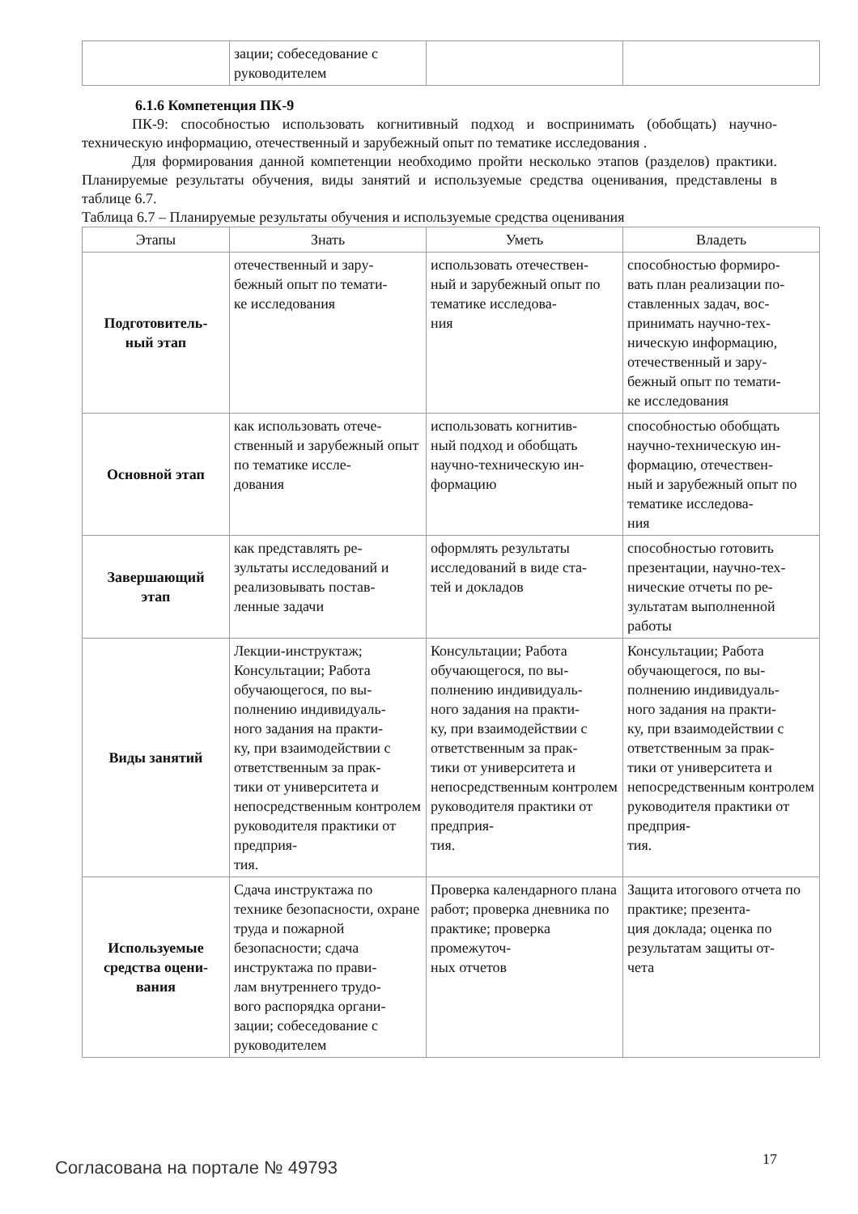| | зации; собеседование с руководителем | | |
6.1.6 Компетенция ПК-9
ПК-9: способностью использовать когнитивный подход и воспринимать (обобщать) научно-техническую информацию, отечественный и зарубежный опыт по тематике исследования .
Для формирования данной компетенции необходимо пройти несколько этапов (разделов) практики. Планируемые результаты обучения, виды занятий и используемые средства оценивания, представлены в таблице 6.7.
Таблица 6.7 – Планируемые результаты обучения и используемые средства оценивания
| Этапы | Знать | Уметь | Владеть |
| --- | --- | --- | --- |
| Подготовитель- ный этап | отечественный и зару- бежный опыт по темати- ке исследования | использовать отечествен- ный и зарубежный опыт по тематике исследова- ния | способностью формиро- вать план реализации по- ставленных задач, вос- принимать научно-тех- ническую информацию, отечественный и зару- бежный опыт по темати- ке исследования |
| Основной этап | как использовать отече- ственный и зарубежный опыт по тематике иссле- дования | использовать когнитив- ный подход и обобщать научно-техническую ин- формацию | способностью обобщать научно-техническую ин- формацию, отечествен- ный и зарубежный опыт по тематике исследова- ния |
| Завершающий этап | как представлять ре- зультаты исследований и реализовывать постав- ленные задачи | оформлять результаты исследований в виде ста- тей и докладов | способностью готовить презентации, научно-тех- нические отчеты по ре- зультатам выполненной работы |
| Виды занятий | Лекции-инструктаж; Консультации; Работа обучающегося, по вы- полнению индивидуаль- ного задания на практи- ку, при взаимодействии с ответственным за прак- тики от университета и непосредственным контролем руководителя практики от предприя- тия. | Консультации; Работа обучающегося, по вы- полнению индивидуаль- ного задания на практи- ку, при взаимодействии с ответственным за прак- тики от университета и непосредственным контролем руководителя практики от предприя- тия. | Консультации; Работа обучающегося, по вы- полнению индивидуаль- ного задания на практи- ку, при взаимодействии с ответственным за прак- тики от университета и непосредственным контролем руководителя практики от предприя- тия. |
| Используемые средства оцени- вания | Сдача инструктажа по технике безопасности, охране труда и пожарной безопасности; сдача инструктажа по прави- лам внутреннего трудо- вого распорядка органи- зации; собеседование с руководителем | Проверка календарного плана работ; проверка дневника по практике; проверка промежуточ- ных отчетов | Защита итогового отчета по практике; презента- ция доклада; оценка по результатам защиты от- чета |
Согласована на портале № 49793
17